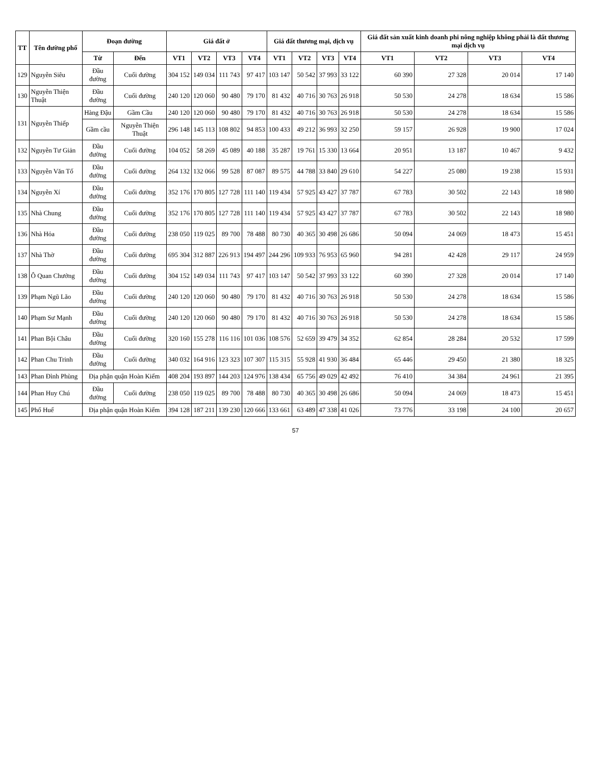| TT | Tên đường phố | Đoạn đường | | Giá đất ở | | | | Giá đất thương mại, dịch vụ | | | | Giá đất sản xuất kinh doanh phi nông nghiệp không phải là đất thương mại dịch vụ | | | |
| --- | --- | --- | --- | --- | --- | --- | --- | --- | --- | --- | --- | --- | --- | --- | --- |
| | | Từ | Đến | VT1 | VT2 | VT3 | VT4 | VT1 | VT2 | VT3 | VT4 | VT1 | VT2 | VT3 | VT4 |
| 129 | Nguyễn Siêu | Đầu đường | Cuối đường | 304 152 | 149 034 | 111 743 | 97 417 | 103 147 | 50 542 | 37 993 | 33 122 | 60 390 | 27 328 | 20 014 | 17 140 |
| 130 | Nguyễn Thiện Thuật | Đầu đường | Cuối đường | 240 120 | 120 060 | 90 480 | 79 170 | 81 432 | 40 716 | 30 763 | 26 918 | 50 530 | 24 278 | 18 634 | 15 586 |
| 131 | Nguyễn Thiếp | Hàng Đậu | Gầm Cầu | 240 120 | 120 060 | 90 480 | 79 170 | 81 432 | 40 716 | 30 763 | 26 918 | 50 530 | 24 278 | 18 634 | 15 586 |
| | | Gầm cầu | Nguyễn Thiện Thuật | 296 148 | 145 113 | 108 802 | 94 853 | 100 433 | 49 212 | 36 993 | 32 250 | 59 157 | 26 928 | 19 900 | 17 024 |
| 132 | Nguyễn Tư Giản | Đầu đường | Cuối đường | 104 052 | 58 269 | 45 089 | 40 188 | 35 287 | 19 761 | 15 330 | 13 664 | 20 951 | 13 187 | 10 467 | 9 432 |
| 133 | Nguyễn Văn Tố | Đầu đường | Cuối đường | 264 132 | 132 066 | 99 528 | 87 087 | 89 575 | 44 788 | 33 840 | 29 610 | 54 227 | 25 080 | 19 238 | 15 931 |
| 134 | Nguyễn Xí | Đầu đường | Cuối đường | 352 176 | 170 805 | 127 728 | 111 140 | 119 434 | 57 925 | 43 427 | 37 787 | 67 783 | 30 502 | 22 143 | 18 980 |
| 135 | Nhà Chung | Đầu đường | Cuối đường | 352 176 | 170 805 | 127 728 | 111 140 | 119 434 | 57 925 | 43 427 | 37 787 | 67 783 | 30 502 | 22 143 | 18 980 |
| 136 | Nhà Hỏa | Đầu đường | Cuối đường | 238 050 | 119 025 | 89 700 | 78 488 | 80 730 | 40 365 | 30 498 | 26 686 | 50 094 | 24 069 | 18 473 | 15 451 |
| 137 | Nhà Thờ | Đầu đường | Cuối đường | 695 304 | 312 887 | 226 913 | 194 497 | 244 296 | 109 933 | 76 953 | 65 960 | 94 281 | 42 428 | 29 117 | 24 959 |
| 138 | Ô Quan Chưởng | Đầu đường | Cuối đường | 304 152 | 149 034 | 111 743 | 97 417 | 103 147 | 50 542 | 37 993 | 33 122 | 60 390 | 27 328 | 20 014 | 17 140 |
| 139 | Phạm Ngũ Lão | Đầu đường | Cuối đường | 240 120 | 120 060 | 90 480 | 79 170 | 81 432 | 40 716 | 30 763 | 26 918 | 50 530 | 24 278 | 18 634 | 15 586 |
| 140 | Phạm Sư Mạnh | Đầu đường | Cuối đường | 240 120 | 120 060 | 90 480 | 79 170 | 81 432 | 40 716 | 30 763 | 26 918 | 50 530 | 24 278 | 18 634 | 15 586 |
| 141 | Phan Bội Châu | Đầu đường | Cuối đường | 320 160 | 155 278 | 116 116 | 101 036 | 108 576 | 52 659 | 39 479 | 34 352 | 62 854 | 28 284 | 20 532 | 17 599 |
| 142 | Phan Chu Trinh | Đầu đường | Cuối đường | 340 032 | 164 916 | 123 323 | 107 307 | 115 315 | 55 928 | 41 930 | 36 484 | 65 446 | 29 450 | 21 380 | 18 325 |
| 143 | Phan Đình Phùng | Địa phận quận Hoàn Kiếm | | 408 204 | 193 897 | 144 203 | 124 976 | 138 434 | 65 756 | 49 029 | 42 492 | 76 410 | 34 384 | 24 961 | 21 395 |
| 144 | Phan Huy Chú | Đầu đường | Cuối đường | 238 050 | 119 025 | 89 700 | 78 488 | 80 730 | 40 365 | 30 498 | 26 686 | 50 094 | 24 069 | 18 473 | 15 451 |
| 145 | Phố Huế | Địa phận quận Hoàn Kiếm | | 394 128 | 187 211 | 139 230 | 120 666 | 133 661 | 63 489 | 47 338 | 41 026 | 73 776 | 33 198 | 24 100 | 20 657 |
57